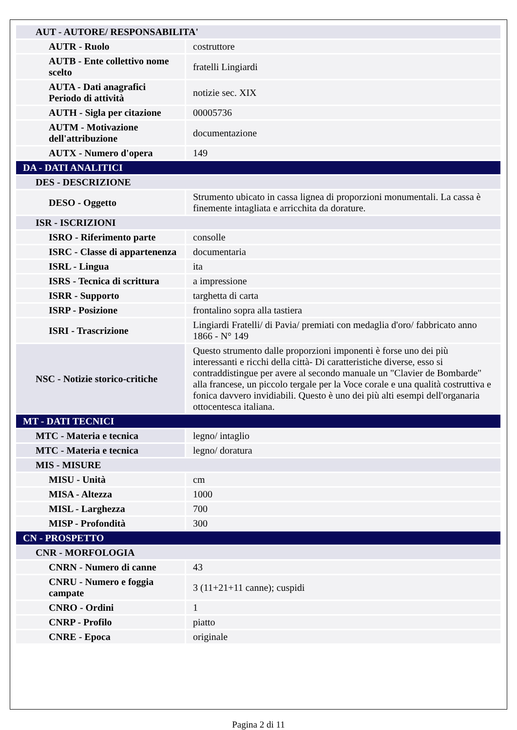| AUT - AUTORE/ RESPONSABILITA' | |
| AUTR - Ruolo | costruttore |
| AUTB - Ente collettivo nome scelto | fratelli Lingiardi |
| AUTA - Dati anagrafici Periodo di attività | notizie sec. XIX |
| AUTH - Sigla per citazione | 00005736 |
| AUTM - Motivazione dell'attribuzione | documentazione |
| AUTX - Numero d'opera | 149 |
| DA - DATI ANALITICI | |
| DES - DESCRIZIONE | |
| DESO - Oggetto | Strumento ubicato in cassa lignea di proporzioni monumentali. La cassa è finemente intagliata e arricchita da dorature. |
| ISR - ISCRIZIONI | |
| ISRO - Riferimento parte | consolle |
| ISRC - Classe di appartenenza | documentaria |
| ISRL - Lingua | ita |
| ISRS - Tecnica di scrittura | a impressione |
| ISRR - Supporto | targhetta di carta |
| ISRP - Posizione | frontalino sopra alla tastiera |
| ISRI - Trascrizione | Lingiardi Fratelli/ di Pavia/ premiati con medaglia d'oro/ fabbricato anno 1866 - N° 149 |
| NSC - Notizie storico-critiche | Questo strumento dalle proporzioni imponenti è forse uno dei più interessanti e ricchi della città- Di caratteristiche diverse, esso si contraddistingue per avere al secondo manuale un "Clavier de Bombarde" alla francese, un piccolo tergale per la Voce corale e una qualità costruttiva e fonica davvero invidiabili. Questo è uno dei più alti esempi dell'organaria ottocentesca italiana. |
| MT - DATI TECNICI | |
| MTC - Materia e tecnica | legno/ intaglio |
| MTC - Materia e tecnica | legno/ doratura |
| MIS - MISURE | |
| MISU - Unità | cm |
| MISA - Altezza | 1000 |
| MISL - Larghezza | 700 |
| MISP - Profondità | 300 |
| CN - PROSPETTO | |
| CNR - MORFOLOGIA | |
| CNRN - Numero di canne | 43 |
| CNRU - Numero e foggia campate | 3 (11+21+11 canne); cuspidi |
| CNRO - Ordini | 1 |
| CNRP - Profilo | piatto |
| CNRE - Epoca | originale |
Pagina 2 di 11